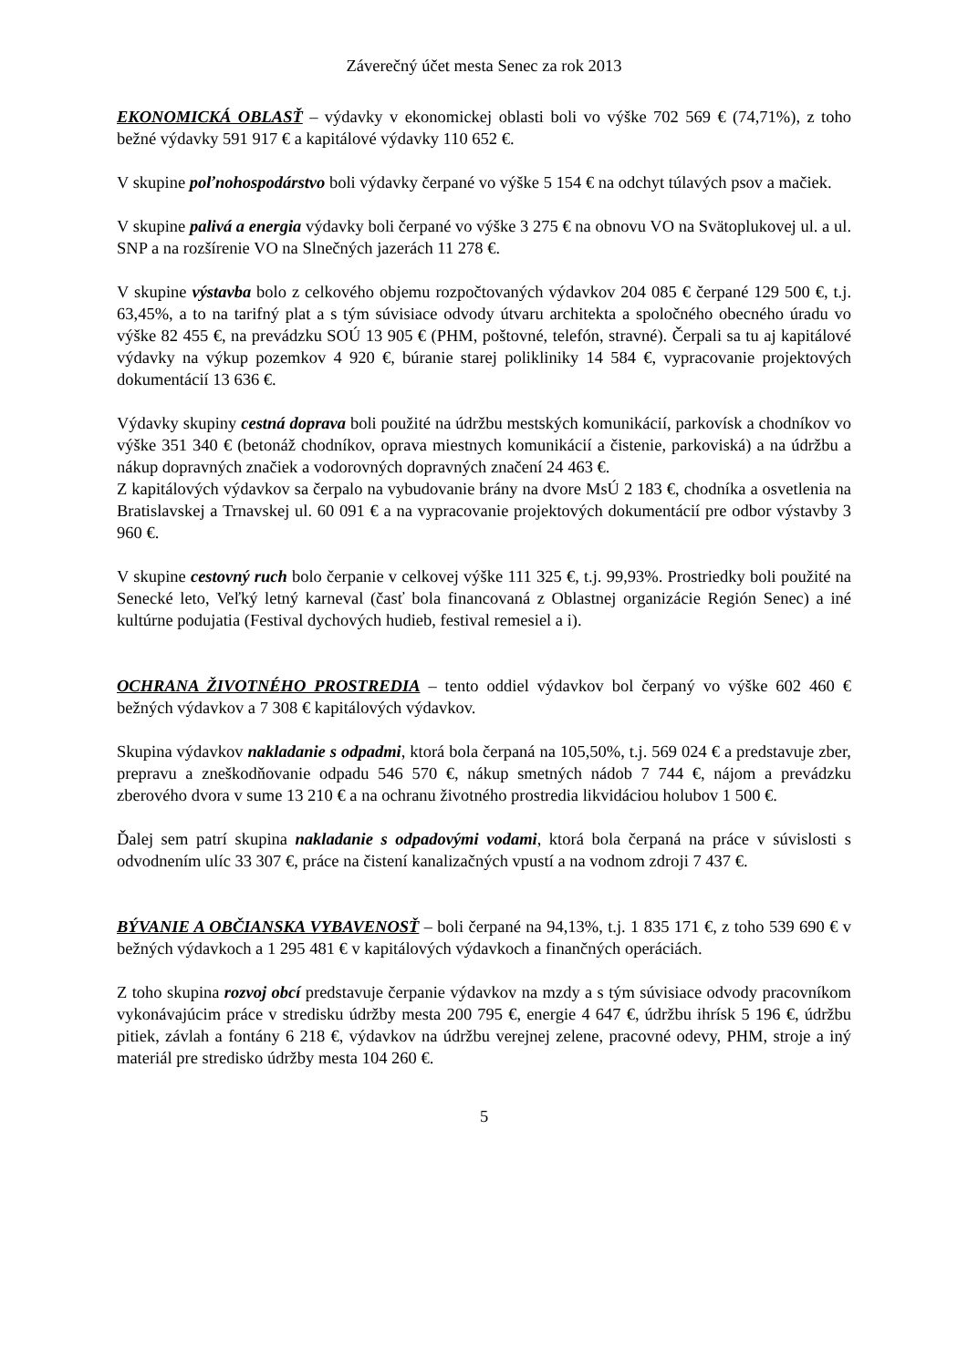Záverečný účet mesta Senec za rok 2013
EKONOMICKÁ OBLASŤ – výdavky v ekonomickej oblasti boli vo výške 702 569 € (74,71%), z toho bežné výdavky 591 917 € a kapitálové výdavky 110 652 €.
V skupine poľnohospodárstvo boli výdavky čerpané vo výške 5 154 € na odchyt túlavých psov a mačiek.
V skupine palivá a energia výdavky boli čerpané vo výške 3 275 € na obnovu VO na Svätoplukovej ul. a ul. SNP a na rozšírenie VO na Slnečných jazerách 11 278 €.
V skupine výstavba bolo z celkového objemu rozpočtovaných výdavkov 204 085 € čerpané 129 500 €, t.j. 63,45%, a to na tarifný plat a s tým súvisiace odvody útvaru architekta a spoločného obecného úradu vo výške 82 455 €, na prevádzku SOÚ 13 905 € (PHM, poštovné, telefón, stravné). Čerpali sa tu aj kapitálové výdavky na výkup pozemkov 4 920 €, búranie starej polikliniky 14 584 €, vypracovanie projektových dokumentácií 13 636 €.
Výdavky skupiny cestná doprava boli použité na údržbu mestských komunikácií, parkovísk a chodníkov vo výške 351 340 € (betonáž chodníkov, oprava miestnych komunikácií a čistenie, parkoviská) a na údržbu a nákup dopravných značiek a vodorovných dopravných značení 24 463 €.
Z kapitálových výdavkov sa čerpalo na vybudovanie brány na dvore MsÚ 2 183 €, chodníka a osvetlenia na Bratislavskej a Trnavskej ul. 60 091 € a na vypracovanie projektových dokumentácií pre odbor výstavby 3 960 €.
V skupine cestovný ruch bolo čerpanie v celkovej výške 111 325 €, t.j. 99,93%. Prostriedky boli použité na Senecké leto, Veľký letný karneval (časť bola financovaná z Oblastnej organizácie Región Senec) a iné kultúrne podujatia (Festival dychových hudieb, festival remesiel a i).
OCHRANA ŽIVOTNÉHO PROSTREDIA – tento oddiel výdavkov bol čerpaný vo výške 602 460 € bežných výdavkov a 7 308 € kapitálových výdavkov.
Skupina výdavkov nakladanie s odpadmi, ktorá bola čerpaná na 105,50%, t.j. 569 024 € a predstavuje zber, prepravu a zneškodňovanie odpadu 546 570 €, nákup smetných nádob 7 744 €, nájom a prevádzku zberového dvora v sume 13 210 € a na ochranu životného prostredia likvidáciou holubov 1 500 €.
Ďalej sem patrí skupina nakladanie s odpadovými vodami, ktorá bola čerpaná na práce v súvislosti s odvodnením ulíc 33 307 €, práce na čistení kanalizačných vpustí a na vodnom zdroji 7 437 €.
BÝVANIE A OBČIANSKA VYBAVENOSŤ – boli čerpané na 94,13%, t.j. 1 835 171 €, z toho 539 690 € v bežných výdavkoch a 1 295 481 € v kapitálových výdavkoch a finančných operáciách.
Z toho skupina rozvoj obcí predstavuje čerpanie výdavkov na mzdy a s tým súvisiace odvody pracovníkom vykonávajúcim práce v stredisku údržby mesta 200 795 €, energie 4 647 €, údržbu ihrísk 5 196 €, údržbu pitiek, závlah a fontány 6 218 €, výdavkov na údržbu verejnej zelene, pracovné odevy, PHM, stroje a iný materiál pre stredisko údržby mesta 104 260 €.
5